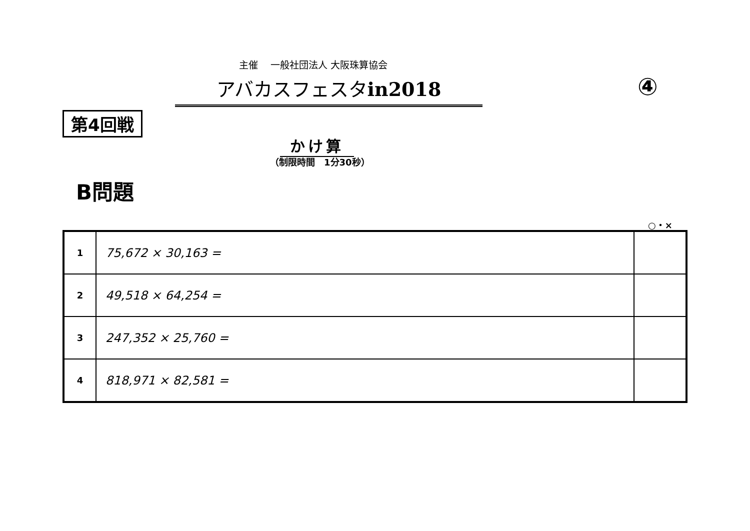主催　 一般社団法人 大阪珠算協会
アバカスフェスタin2018 ④
第4回戦
かけ算
（制限時間　1分30秒）
B問題
○・×
| 1 | 75,672 × 30,163 = | |
| 2 | 49,518 × 64,254 = | |
| 3 | 247,352 × 25,760 = | |
| 4 | 818,971 × 82,581 = | |